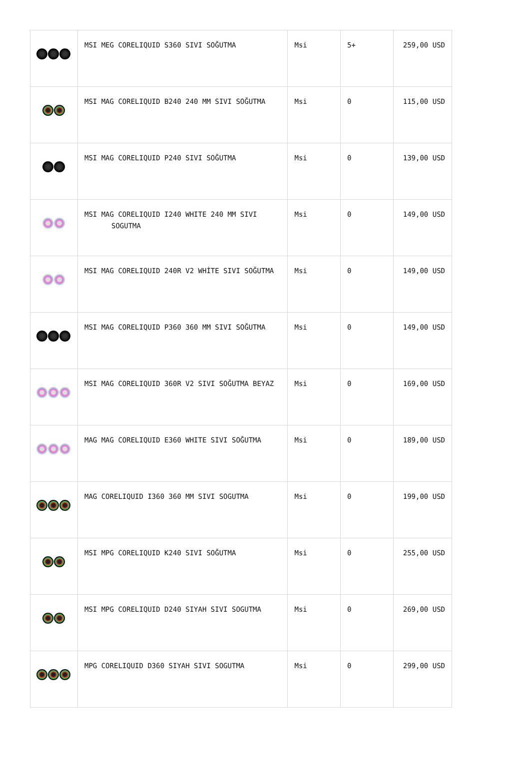| | MSI MEG CORELIQUID S360 SIVI SOĞUTMA | Msi | 5+ | 259,00 USD |
| | MSI MAG CORELIQUID B240 240 MM SIVI SOĞUTMA | Msi | 0 | 115,00 USD |
| | MSI MAG CORELIQUID P240 SIVI SOĞUTMA | Msi | 0 | 139,00 USD |
| | MSI MAG CORELIQUID I240 WHITE 240 MM SIVI SOGUTMA | Msi | 0 | 149,00 USD |
| | MSI MAG CORELIQUID 240R V2 WHİTE SIVI SOĞUTMA | Msi | 0 | 149,00 USD |
| | MSI MAG CORELIQUID P360 360 MM SIVI SOĞUTMA | Msi | 0 | 149,00 USD |
| | MSI MAG CORELIQUID 360R V2 SIVI SOĞUTMA BEYAZ | Msi | 0 | 169,00 USD |
| | MAG MAG CORELIQUID E360 WHITE SIVI SOĞUTMA | Msi | 0 | 189,00 USD |
| | MAG CORELIQUID I360 360 MM SIVI SOGUTMA | Msi | 0 | 199,00 USD |
| | MSI MPG CORELIQUID K240 SIVI SOĞUTMA | Msi | 0 | 255,00 USD |
| | MSI MPG CORELIQUID D240 SIYAH SIVI SOGUTMA | Msi | 0 | 269,00 USD |
| | MPG CORELIQUID D360 SIYAH SIVI SOGUTMA | Msi | 0 | 299,00 USD |